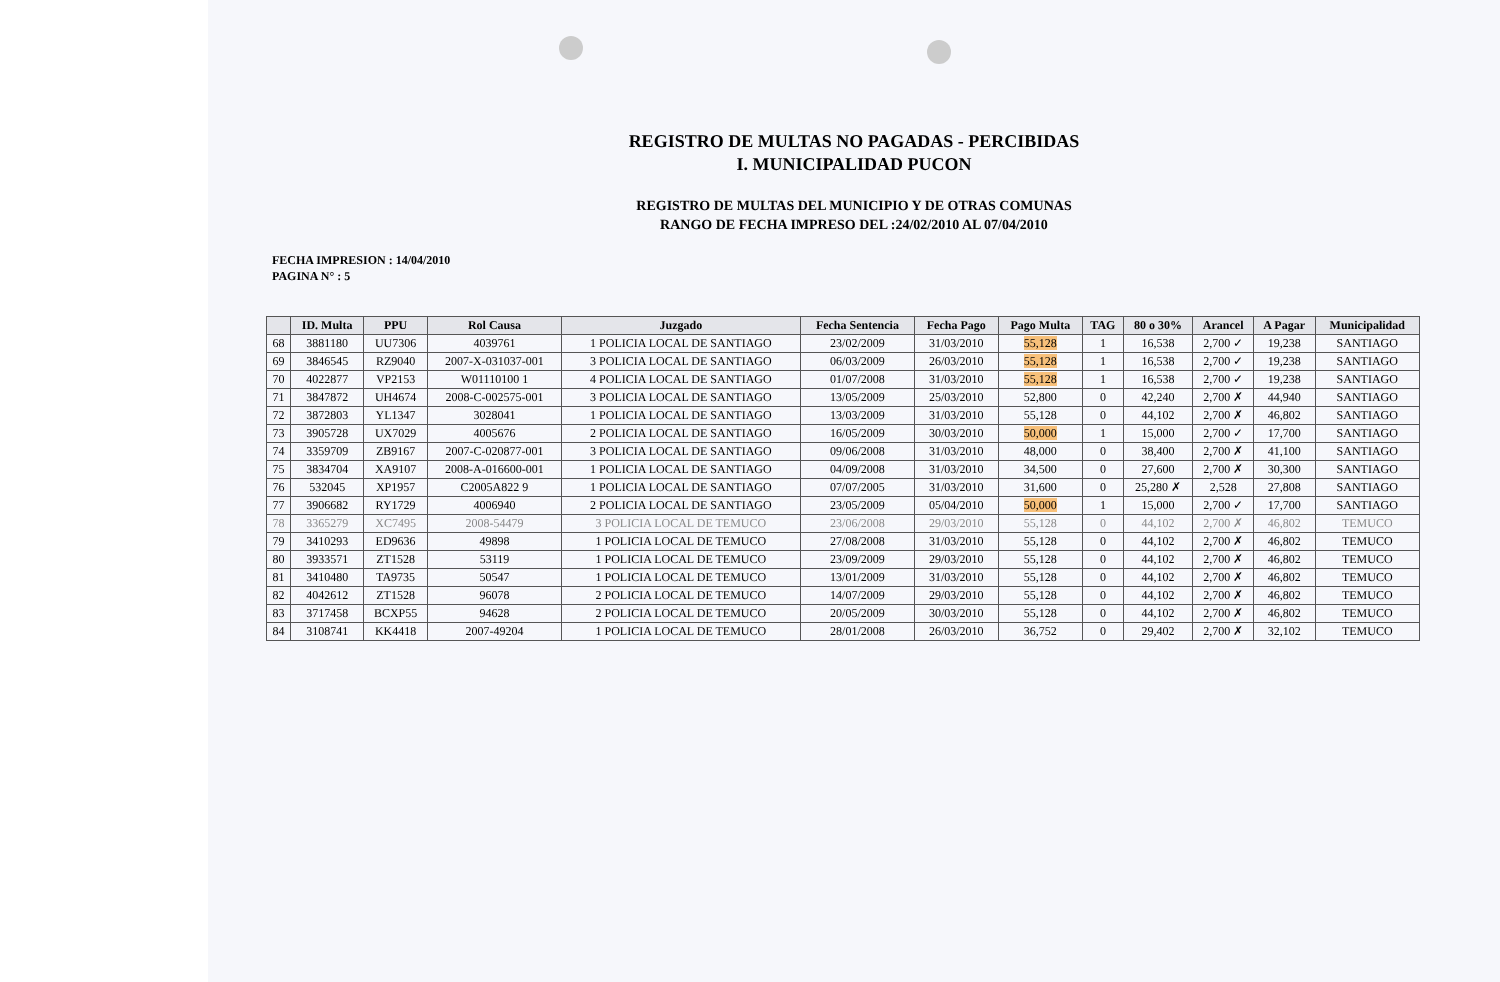REGISTRO DE MULTAS NO PAGADAS - PERCIBIDAS
I. MUNICIPALIDAD PUCON
REGISTRO DE MULTAS DEL MUNICIPIO Y DE OTRAS COMUNAS
RANGO DE FECHA IMPRESO DEL :24/02/2010 AL 07/04/2010
FECHA IMPRESION : 14/04/2010
PAGINA N° : 5
| | ID. Multa | PPU | Rol Causa | Juzgado | Fecha Sentencia | Fecha Pago | Pago Multa | TAG | 80 o 30% | Arancel | A Pagar | Municipalidad |
| --- | --- | --- | --- | --- | --- | --- | --- | --- | --- | --- | --- | --- |
| 68 | 3881180 | UU7306 | 4039761 | 1 POLICIA LOCAL DE SANTIAGO | 23/02/2009 | 31/03/2010 | 55,128 | 1 | 16,538 | 2,700 ✓ | 19,238 | SANTIAGO |
| 69 | 3846545 | RZ9040 | 2007-X-031037-001 | 3 POLICIA LOCAL DE SANTIAGO | 06/03/2009 | 26/03/2010 | 55,128 | 1 | 16,538 | 2,700 ✓ | 19,238 | SANTIAGO |
| 70 | 4022877 | VP2153 | W01110100 1 | 4 POLICIA LOCAL DE SANTIAGO | 01/07/2008 | 31/03/2010 | 55,128 | 1 | 16,538 | 2,700 ✓ | 19,238 | SANTIAGO |
| 71 | 3847872 | UH4674 | 2008-C-002575-001 | 3 POLICIA LOCAL DE SANTIAGO | 13/05/2009 | 25/03/2010 | 52,800 | 0 | 42,240 | 2,700 ✗ | 44,940 | SANTIAGO |
| 72 | 3872803 | YL1347 | 3028041 | 1 POLICIA LOCAL DE SANTIAGO | 13/03/2009 | 31/03/2010 | 55,128 | 0 | 44,102 | 2,700 ✗ | 46,802 | SANTIAGO |
| 73 | 3905728 | UX7029 | 4005676 | 2 POLICIA LOCAL DE SANTIAGO | 16/05/2009 | 30/03/2010 | 50,000 | 1 | 15,000 | 2,700 ✓ | 17,700 | SANTIAGO |
| 74 | 3359709 | ZB9167 | 2007-C-020877-001 | 3 POLICIA LOCAL DE SANTIAGO | 09/06/2008 | 31/03/2010 | 48,000 | 0 | 38,400 | 2,700 ✗ | 41,100 | SANTIAGO |
| 75 | 3834704 | XA9107 | 2008-A-016600-001 | 1 POLICIA LOCAL DE SANTIAGO | 04/09/2008 | 31/03/2010 | 34,500 | 0 | 27,600 | 2,700 ✗ | 30,300 | SANTIAGO |
| 76 | 532045 | XP1957 | C2005A822 9 | 1 POLICIA LOCAL DE SANTIAGO | 07/07/2005 | 31/03/2010 | 31,600 | 0 | 25,280 ✗ | 2,528 | 27,808 | SANTIAGO |
| 77 | 3906682 | RY1729 | 4006940 | 2 POLICIA LOCAL DE SANTIAGO | 23/05/2009 | 05/04/2010 | 50,000 | 1 | 15,000 | 2,700 ✓ | 17,700 | SANTIAGO |
| 78 | 3365279 | XC7495 | 2008-54479 | 3 POLICIA LOCAL DE TEMUCO | 23/06/2008 | 29/03/2010 | 55,128 | 0 | 44,102 | 2,700 ✗ | 46,802 | TEMUCO |
| 79 | 3410293 | ED9636 | 49898 | 1 POLICIA LOCAL DE TEMUCO | 27/08/2008 | 31/03/2010 | 55,128 | 0 | 44,102 | 2,700 ✗ | 46,802 | TEMUCO |
| 80 | 3933571 | ZT1528 | 53119 | 1 POLICIA LOCAL DE TEMUCO | 23/09/2009 | 29/03/2010 | 55,128 | 0 | 44,102 | 2,700 ✗ | 46,802 | TEMUCO |
| 81 | 3410480 | TA9735 | 50547 | 1 POLICIA LOCAL DE TEMUCO | 13/01/2009 | 31/03/2010 | 55,128 | 0 | 44,102 | 2,700 ✗ | 46,802 | TEMUCO |
| 82 | 4042612 | ZT1528 | 96078 | 2 POLICIA LOCAL DE TEMUCO | 14/07/2009 | 29/03/2010 | 55,128 | 0 | 44,102 | 2,700 ✗ | 46,802 | TEMUCO |
| 83 | 3717458 | BCXP55 | 94628 | 2 POLICIA LOCAL DE TEMUCO | 20/05/2009 | 30/03/2010 | 55,128 | 0 | 44,102 | 2,700 ✗ | 46,802 | TEMUCO |
| 84 | 3108741 | KK4418 | 2007-49204 | 1 POLICIA LOCAL DE TEMUCO | 28/01/2008 | 26/03/2010 | 36,752 | 0 | 29,402 | 2,700 ✗ | 32,102 | TEMUCO |